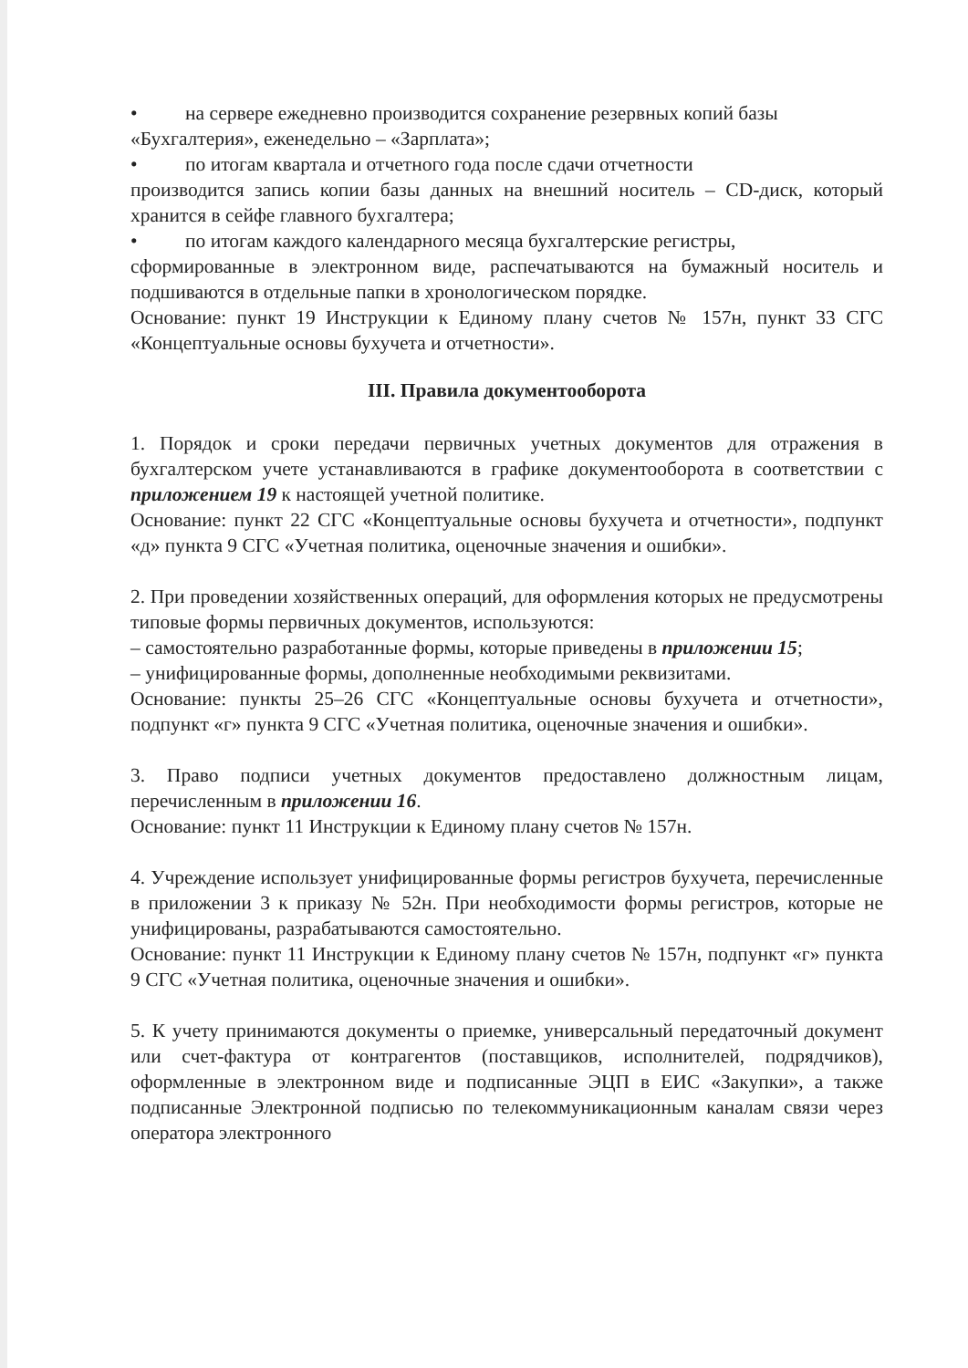• на сервере ежедневно производится сохранение резервных копий базы
«Бухгалтерия», еженедельно – «Зарплата»;
• по итогам квартала и отчетного года после сдачи отчетности
производится запись копии базы данных на внешний носитель – CD-диск, который хранится в сейфе главного бухгалтера;
• по итогам каждого календарного месяца бухгалтерские регистры,
сформированные в электронном виде, распечатываются на бумажный носитель и подшиваются в отдельные папки в хронологическом порядке.
Основание: пункт 19 Инструкции к Единому плану счетов № 157н, пункт 33 СГС «Концептуальные основы бухучета и отчетности».
III. Правила документооборота
1. Порядок и сроки передачи первичных учетных документов для отражения в бухгалтерском учете устанавливаются в графике документооборота в соответствии с приложением 19 к настоящей учетной политике.
Основание: пункт 22 СГС «Концептуальные основы бухучета и отчетности», подпункт «д» пункта 9 СГС «Учетная политика, оценочные значения и ошибки».
2. При проведении хозяйственных операций, для оформления которых не предусмотрены типовые формы первичных документов, используются:
– самостоятельно разработанные формы, которые приведены в приложении 15;
– унифицированные формы, дополненные необходимыми реквизитами.
Основание: пункты 25–26 СГС «Концептуальные основы бухучета и отчетности», подпункт «г» пункта 9 СГС «Учетная политика, оценочные значения и ошибки».
3. Право подписи учетных документов предоставлено должностным лицам, перечисленным в приложении 16.
Основание: пункт 11 Инструкции к Единому плану счетов № 157н.
4. Учреждение использует унифицированные формы регистров бухучета, перечисленные в приложении 3 к приказу № 52н. При необходимости формы регистров, которые не унифицированы, разрабатываются самостоятельно.
Основание: пункт 11 Инструкции к Единому плану счетов № 157н, подпункт «г» пункта 9 СГС «Учетная политика, оценочные значения и ошибки».
5. К учету принимаются документы о приемке, универсальный передаточный документ или счет-фактура от контрагентов (поставщиков, исполнителей, подрядчиков), оформленные в электронном виде и подписанные ЭЦП в ЕИС «Закупки», а также подписанные Электронной подписью по телекоммуникационным каналам связи через оператора электронного